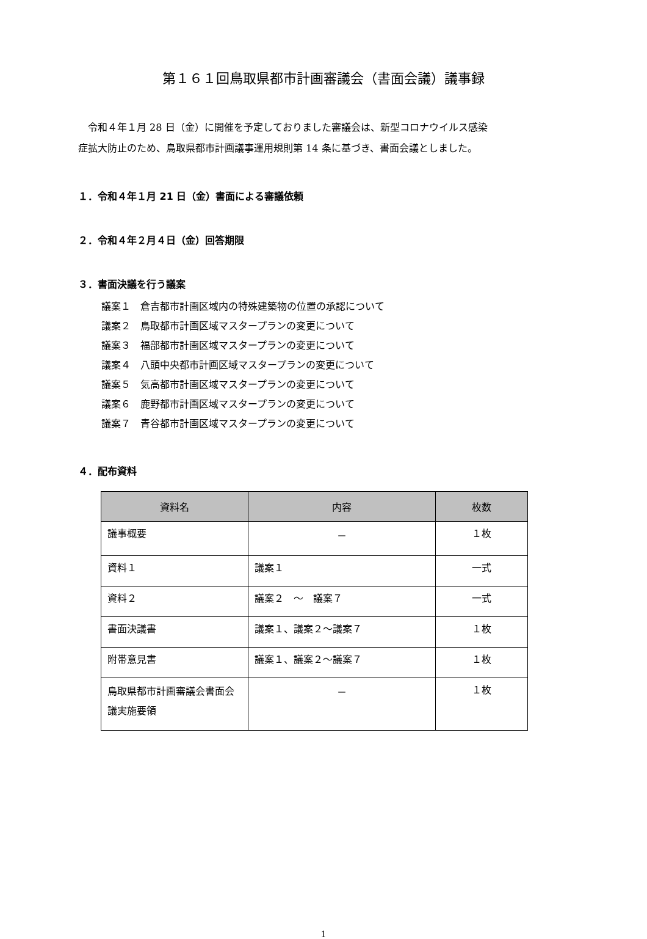第１６１回鳥取県都市計画審議会（書面会議）議事録
令和４年１月 28 日（金）に開催を予定しておりました審議会は、新型コロナウイルス感染
症拡大防止のため、鳥取県都市計画議事運用規則第 14 条に基づき、書面会議としました。
１．令和４年１月 21 日（金）書面による審議依頼
２．令和４年２月４日（金）回答期限
３．書面決議を行う議案
議案１　倉吉都市計画区域内の特殊建築物の位置の承認について
議案２　鳥取都市計画区域マスタープランの変更について
議案３　福部都市計画区域マスタープランの変更について
議案４　八頭中央都市計画区域マスタープランの変更について
議案５　気高都市計画区域マスタープランの変更について
議案６　鹿野都市計画区域マスタープランの変更について
議案７　青谷都市計画区域マスタープランの変更について
４．配布資料
| 資料名 | 内容 | 枚数 |
| --- | --- | --- |
| 議事概要 | － | １枚 |
| 資料１ | 議案１ | 一式 |
| 資料２ | 議案２ ～ 議案７ | 一式 |
| 書面決議書 | 議案１、議案２～議案７ | １枚 |
| 附帯意見書 | 議案１、議案２～議案７ | １枚 |
| 鳥取県都市計画審議会書面会議実施要領 | － | １枚 |
1